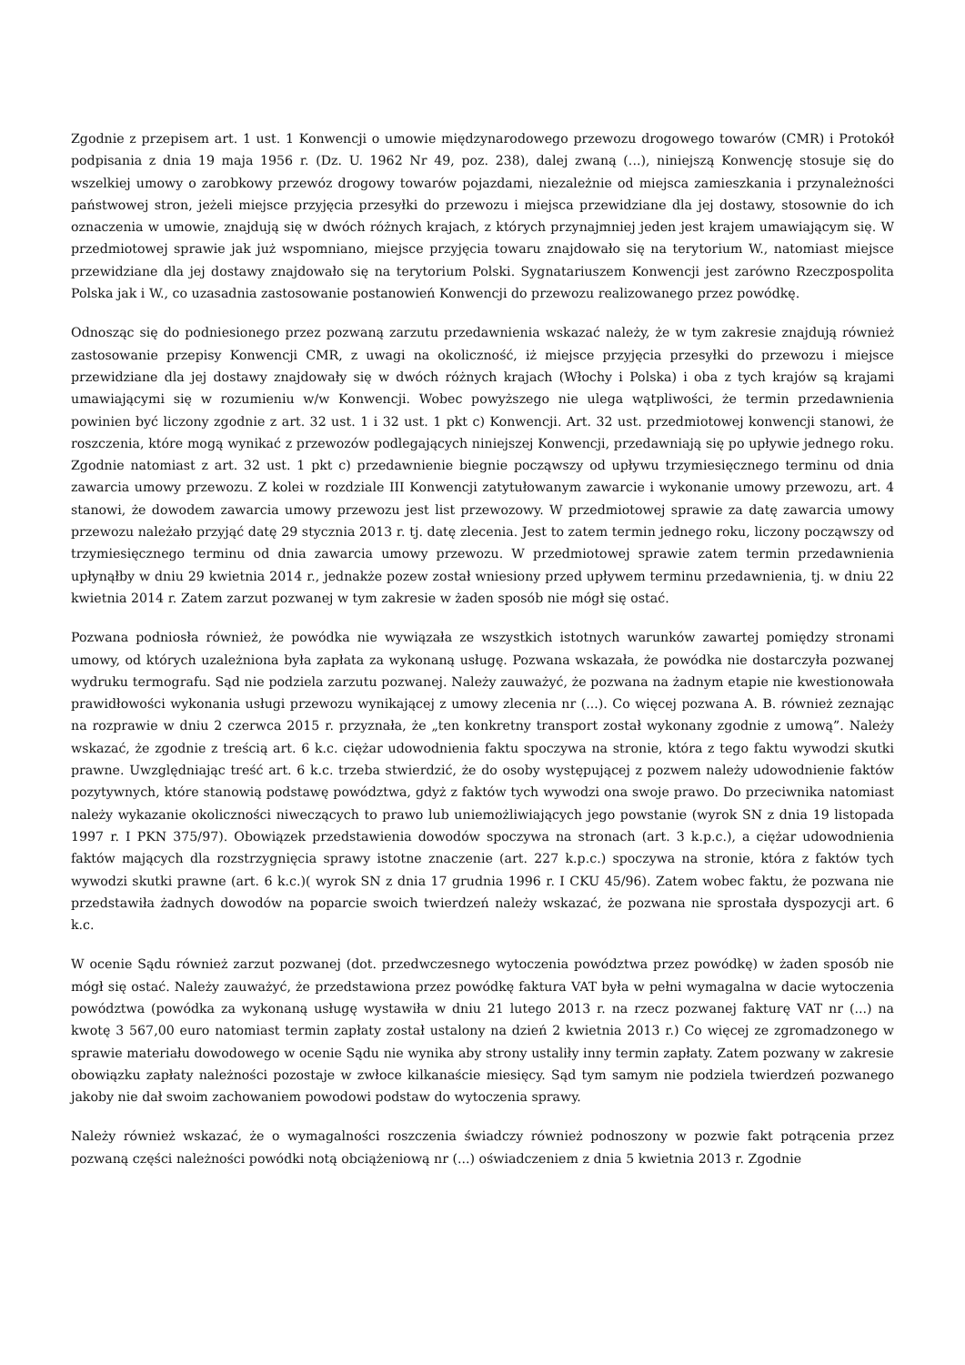Zgodnie z przepisem art. 1 ust. 1 Konwencji o umowie międzynarodowego przewozu drogowego towarów (CMR) i Protokół podpisania z dnia 19 maja 1956 r. (Dz. U. 1962 Nr 49, poz. 238), dalej zwaną (...), niniejszą Konwencję stosuje się do wszelkiej umowy o zarobkowy przewóz drogowy towarów pojazdami, niezależnie od miejsca zamieszkania i przynależności państwowej stron, jeżeli miejsce przyjęcia przesyłki do przewozu i miejsca przewidziane dla jej dostawy, stosownie do ich oznaczenia w umowie, znajdują się w dwóch różnych krajach, z których przynajmniej jeden jest krajem umawiającym się. W przedmiotowej sprawie jak już wspomniano, miejsce przyjęcia towaru znajdowało się na terytorium W., natomiast miejsce przewidziane dla jej dostawy znajdowało się na terytorium Polski. Sygnatariuszem Konwencji jest zarówno Rzeczpospolita Polska jak i W., co uzasadnia zastosowanie postanowień Konwencji do przewozu realizowanego przez powódkę.
Odnosząc się do podniesionego przez pozwaną zarzutu przedawnienia wskazać należy, że w tym zakresie znajdują również zastosowanie przepisy Konwencji CMR, z uwagi na okoliczność, iż miejsce przyjęcia przesyłki do przewozu i miejsce przewidziane dla jej dostawy znajdowały się w dwóch różnych krajach (Włochy i Polska) i oba z tych krajów są krajami umawiającymi się w rozumieniu w/w Konwencji. Wobec powyższego nie ulega wątpliwości, że termin przedawnienia powinien być liczony zgodnie z art. 32 ust. 1 i 32 ust. 1 pkt c) Konwencji. Art. 32 ust. przedmiotowej konwencji stanowi, że roszczenia, które mogą wynikać z przewozów podlegających niniejszej Konwencji, przedawniają się po upływie jednego roku. Zgodnie natomiast z art. 32 ust. 1 pkt c) przedawnienie biegnie począwszy od upływu trzymiesięcznego terminu od dnia zawarcia umowy przewozu. Z kolei w rozdziale III Konwencji zatytułowanym zawarcie i wykonanie umowy przewozu, art. 4 stanowi, że dowodem zawarcia umowy przewozu jest list przewozowy. W przedmiotowej sprawie za datę zawarcia umowy przewozu należało przyjąć datę 29 stycznia 2013 r. tj. datę zlecenia. Jest to zatem termin jednego roku, liczony począwszy od trzymiesięcznego terminu od dnia zawarcia umowy przewozu. W przedmiotowej sprawie zatem termin przedawnienia upłynąłby w dniu 29 kwietnia 2014 r., jednakże pozew został wniesiony przed upływem terminu przedawnienia, tj. w dniu 22 kwietnia 2014 r. Zatem zarzut pozwanej w tym zakresie w żaden sposób nie mógł się ostać.
Pozwana podniosła również, że powódka nie wywiązała ze wszystkich istotnych warunków zawartej pomiędzy stronami umowy, od których uzależniona była zapłata za wykonaną usługę. Pozwana wskazała, że powódka nie dostarczyła pozwanej wydruku termografu. Sąd nie podziela zarzutu pozwanej. Należy zauważyć, że pozwana na żadnym etapie nie kwestionowała prawidłowości wykonania usługi przewozu wynikającej z umowy zlecenia nr (...). Co więcej pozwana A. B. również zeznając na rozprawie w dniu 2 czerwca 2015 r. przyznała, że „ten konkretny transport został wykonany zgodnie z umową”. Należy wskazać, że zgodnie z treścią art. 6 k.c. ciężar udowodnienia faktu spoczywa na stronie, która z tego faktu wywodzi skutki prawne. Uwzględniając treść art. 6 k.c. trzeba stwierdzić, że do osoby występującej z pozwem należy udowodnienie faktów pozytywnych, które stanowią podstawę powództwa, gdyż z faktów tych wywodzi ona swoje prawo. Do przeciwnika natomiast należy wykazanie okoliczności niweczących to prawo lub uniemożliwiających jego powstanie (wyrok SN z dnia 19 listopada 1997 r. I PKN 375/97). Obowiązek przedstawienia dowodów spoczywa na stronach (art. 3 k.p.c.), a ciężar udowodnienia faktów mających dla rozstrzygnięcia sprawy istotne znaczenie (art. 227 k.p.c.) spoczywa na stronie, która z faktów tych wywodzi skutki prawne (art. 6 k.c.)( wyrok SN z dnia 17 grudnia 1996 r. I CKU 45/96). Zatem wobec faktu, że pozwana nie przedstawiła żadnych dowodów na poparcie swoich twierdzeń należy wskazać, że pozwana nie sprostała dyspozycji art. 6 k.c.
W ocenie Sądu również zarzut pozwanej (dot. przedwczesnego wytoczenia powództwa przez powódkę) w żaden sposób nie mógł się ostać. Należy zauważyć, że przedstawiona przez powódkę faktura VAT była w pełni wymagalna w dacie wytoczenia powództwa (powódka za wykonaną usługę wystawiła w dniu 21 lutego 2013 r. na rzecz pozwanej fakturę VAT nr (...) na kwotę 3 567,00 euro natomiast termin zapłaty został ustalony na dzień 2 kwietnia 2013 r.) Co więcej ze zgromadzonego w sprawie materiału dowodowego w ocenie Sądu nie wynika aby strony ustaliły inny termin zapłaty. Zatem pozwany w zakresie obowiązku zapłaty należności pozostaje w zwłoce kilkanaście miesięcy. Sąd tym samym nie podziela twierdzeń pozwanego jakoby nie dał swoim zachowaniem powodowi podstaw do wytoczenia sprawy.
Należy również wskazać, że o wymagalności roszczenia świadczy również podnoszony w pozwie fakt potrącenia przez pozwaną części należności powódki notą obciążeniową nr (...) oświadczeniem z dnia 5 kwietnia 2013 r. Zgodnie